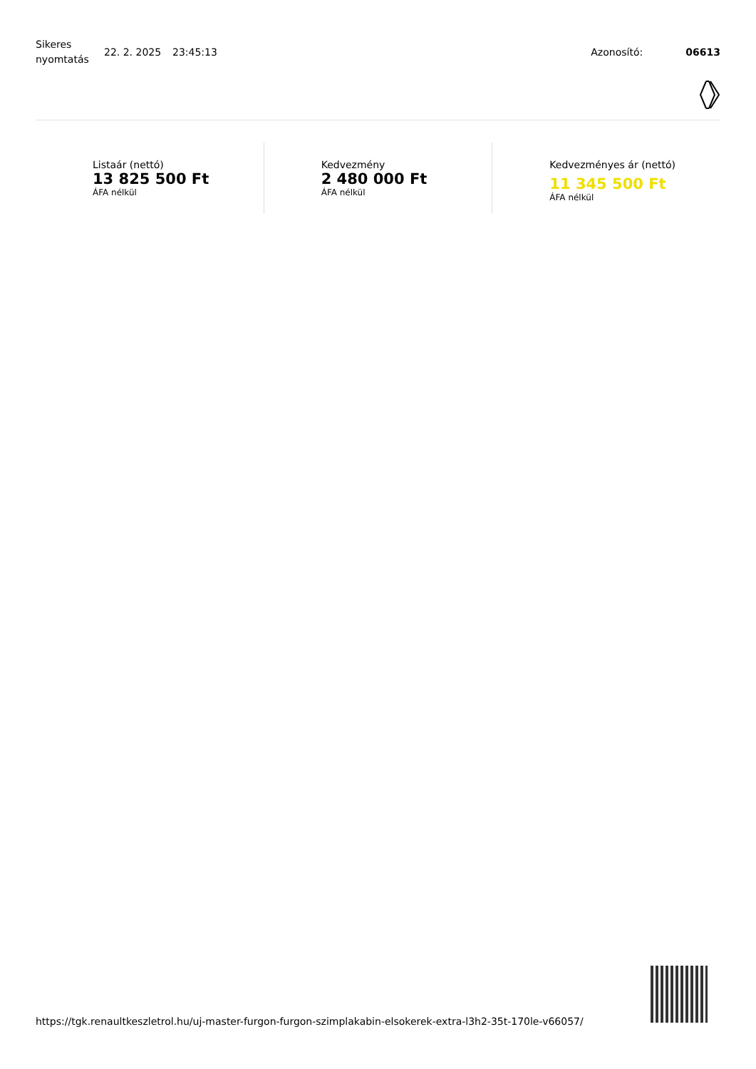Sikeres nyomtatás
22. 2. 2025 23:45:13 Azonosító: 06613
Listaár (nettó)
13 825 500 Ft
ÁFA nélkül
Kedvezmény
2 480 000 Ft
ÁFA nélkül
Kedvezményes ár (nettó)
11 345 500 Ft
ÁFA nélkül
https://tgk.renaultkeszletrol.hu/uj-master-furgon-furgon-szimplakabin-elsokerek-extra-l3h2-35t-170le-v66057/